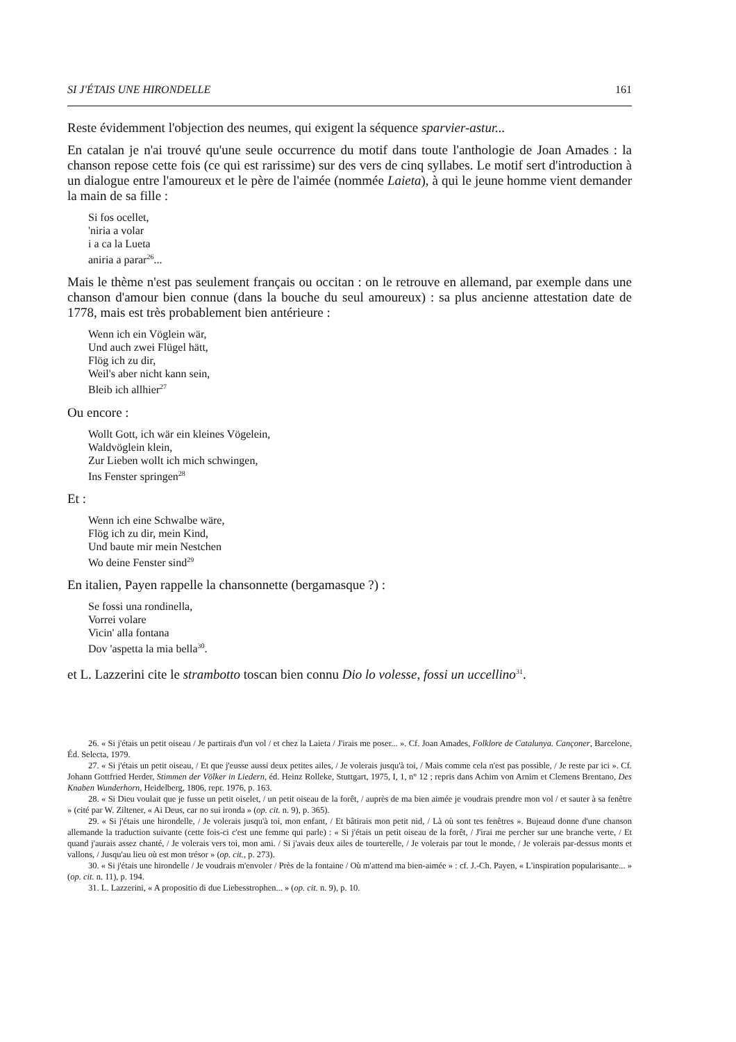SI J'ÉTAIS UNE HIRONDELLE 161
Reste évidemment l'objection des neumes, qui exigent la séquence sparvier-astur...
En catalan je n'ai trouvé qu'une seule occurrence du motif dans toute l'anthologie de Joan Amades : la chanson repose cette fois (ce qui est rarissime) sur des vers de cinq syllabes. Le motif sert d'introduction à un dialogue entre l'amoureux et le père de l'aimée (nommée Laieta), à qui le jeune homme vient demander la main de sa fille :
Si fos ocellet,
'niria a volar
i a ca la Lueta
aniria a parar<sup>26</sup>...
Mais le thème n'est pas seulement français ou occitan : on le retrouve en allemand, par exemple dans une chanson d'amour bien connue (dans la bouche du seul amoureux) : sa plus ancienne attestation date de 1778, mais est très probablement bien antérieure :
Wenn ich ein Vöglein wär,
Und auch zwei Flügel hätt,
Flög ich zu dir,
Weil's aber nicht kann sein,
Bleib ich allhier<sup>27</sup>
Ou encore :
Wollt Gott, ich wär ein kleines Vögelein,
Waldvöglein klein,
Zur Lieben wollt ich mich schwingen,
Ins Fenster springen<sup>28</sup>
Et :
Wenn ich eine Schwalbe wäre,
Flög ich zu dir, mein Kind,
Und baute mir mein Nestchen
Wo deine Fenster sind<sup>29</sup>
En italien, Payen rappelle la chansonnette (bergamasque ?) :
Se fossi una rondinella,
Vorrei volare
Vicin' alla fontana
Dov 'aspetta la mia bella<sup>30</sup>.
et L. Lazzerini cite le strambotto toscan bien connu Dio lo volesse, fossi un uccellino<sup>31</sup>.
26. « Si j'étais un petit oiseau / Je partirais d'un vol / et chez la Laieta / J'irais me poser... ». Cf. Joan Amades, Folklore de Catalunya. Cançoner, Barcelone, Éd. Selecta, 1979.
27. « Si j'étais un petit oiseau, / Et que j'eusse aussi deux petites ailes, / Je volerais jusqu'à toi, / Mais comme cela n'est pas possible, / Je reste par ici ». Cf. Johann Gottfried Herder, Stimmen der Völker in Liedern, éd. Heinz Rolleke, Stuttgart, 1975, I, 1, n° 12 ; repris dans Achim von Arnim et Clemens Brentano, Des Knaben Wunderhorn, Heidelberg, 1806, repr. 1976, p. 163.
28. « Si Dieu voulait que je fusse un petit oiselet, / un petit oiseau de la forêt, / auprès de ma bien aimée je voudrais prendre mon vol / et sauter à sa fenêtre » (cité par W. Ziltener, « Ai Deus, car no sui ironda » (op. cit. n. 9), p. 365).
29. « Si j'étais une hirondelle, / Je volerais jusqu'à toi, mon enfant, / Et bâtirais mon petit nid, / Là où sont tes fenêtres ». Bujeaud donne d'une chanson allemande la traduction suivante (cette fois-ci c'est une femme qui parle) : « Si j'étais un petit oiseau de la forêt, / J'irai me percher sur une branche verte, / Et quand j'aurais assez chanté, / Je volerais vers toi, mon ami. / Si j'avais deux ailes de tourterelle, / Je volerais par tout le monde, / Je volerais par-dessus monts et vallons, / Jusqu'au lieu où est mon trésor » (op. cit., p. 273).
30. « Si j'étais une hirondelle / Je voudrais m'envoler / Près de la fontaine / Où m'attend ma bien-aimée » : cf. J.-Ch. Payen, « L'inspiration popularisante... » (op. cit. n. 11), p. 194.
31. L. Lazzerini, « A propositio di due Liebesstrophen... » (op. cit. n. 9), p. 10.